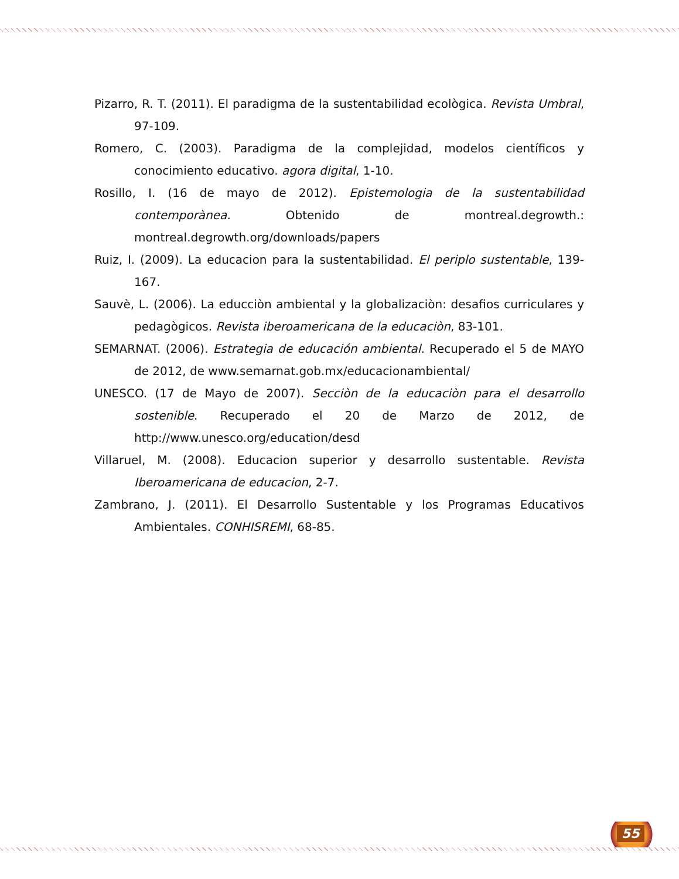Pizarro, R. T. (2011). El paradigma de la sustentabilidad ecològica. Revista Umbral, 97-109.
Romero, C. (2003). Paradigma de la complejidad, modelos científicos y conocimiento educativo. agora digital, 1-10.
Rosillo, I. (16 de mayo de 2012). Epistemologia de la sustentabilidad contemporànea. Obtenido de montreal.degrowth.: montreal.degrowth.org/downloads/papers
Ruiz, I. (2009). La educacion para la sustentabilidad. El periplo sustentable, 139-167.
Sauvè, L. (2006). La educciòn ambiental y la globalizaciòn: desafios curriculares y pedagògicos. Revista iberoamericana de la educaciòn, 83-101.
SEMARNAT. (2006). Estrategia de educación ambiental. Recuperado el 5 de MAYO de 2012, de www.semarnat.gob.mx/educacionambiental/
UNESCO. (17 de Mayo de 2007). Secciòn de la educaciòn para el desarrollo sostenible. Recuperado el 20 de Marzo de 2012, de http://www.unesco.org/education/desd
Villaruel, M. (2008). Educacion superior y desarrollo sustentable. Revista Iberoamericana de educacion, 2-7.
Zambrano, J. (2011). El Desarrollo Sustentable y los Programas Educativos Ambientales. CONHISREMI, 68-85.
55